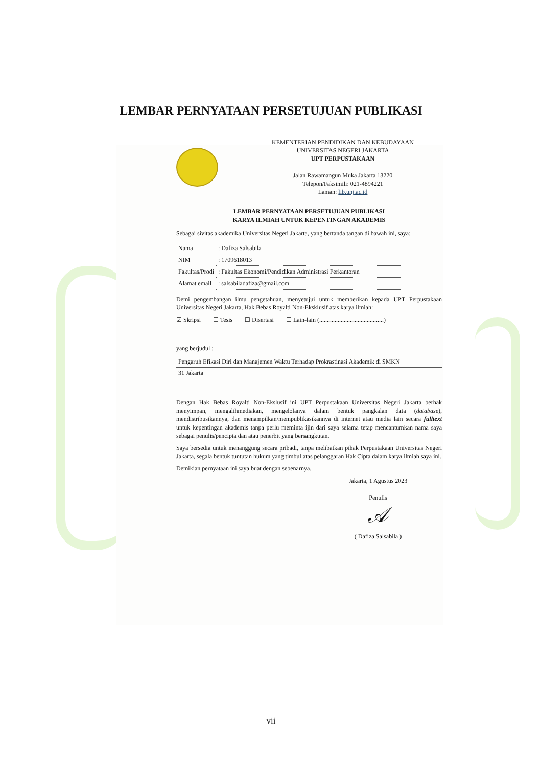LEMBAR PERNYATAAN PERSETUJUAN PUBLIKASI
KEMENTERIAN PENDIDIKAN DAN KEBUDAYAAN
UNIVERSITAS NEGERI JAKARTA
UPT PERPUSTAKAAN
Jalan Rawamangun Muka Jakarta 13220
Telepon/Faksimili: 021-4894221
Laman: lib.unj.ac.id
LEMBAR PERNYATAAN PERSETUJUAN PUBLIKASI
KARYA ILMIAH UNTUK KEPENTINGAN AKADEMIS
Sebagai sivitas akademika Universitas Negeri Jakarta, yang bertanda tangan di bawah ini, saya:
| Nama | : Dafiza Salsabila |
| NIM | : 1709618013 |
| Fakultas/Prodi | : Fakultas Ekonomi/Pendidikan Administrasi Perkantoran |
| Alamat email | : salsabiladafiza@gmail.com |
Demi pengembangan ilmu pengetahuan, menyetujui untuk memberikan kepada UPT Perpustakaan Universitas Negeri Jakarta, Hak Bebas Royalti Non-Eksklusif atas karya ilmiah:
☑ Skripsi ☐ Tesis ☐ Disertasi ☐ Lain-lain (..........................................)
yang berjudul :
Pengaruh Efikasi Diri dan Manajemen Waktu Terhadap Prokrastinasi Akademik di SMKN
31 Jakarta
Dengan Hak Bebas Royalti Non-Ekslusif ini UPT Perpustakaan Universitas Negeri Jakarta berhak menyimpan, mengalihmediakan, mengelolanya dalam bentuk pangkalan data (database), mendistribusikannya, dan menampilkan/mempublikasikannya di internet atau media lain secara fulltext untuk kepentingan akademis tanpa perlu meminta ijin dari saya selama tetap mencantumkan nama saya sebagai penulis/pencipta dan atau penerbit yang bersangkutan.
Saya bersedia untuk menanggung secara pribadi, tanpa melibatkan pihak Perpustakaan Universitas Negeri Jakarta, segala bentuk tuntutan hukum yang timbul atas pelanggaran Hak Cipta dalam karya ilmiah saya ini.
Demikian pernyataan ini saya buat dengan sebenarnya.
Jakarta, 1 Agustus 2023
Penulis
𝒜
( Dafiza Salsabila )
vii